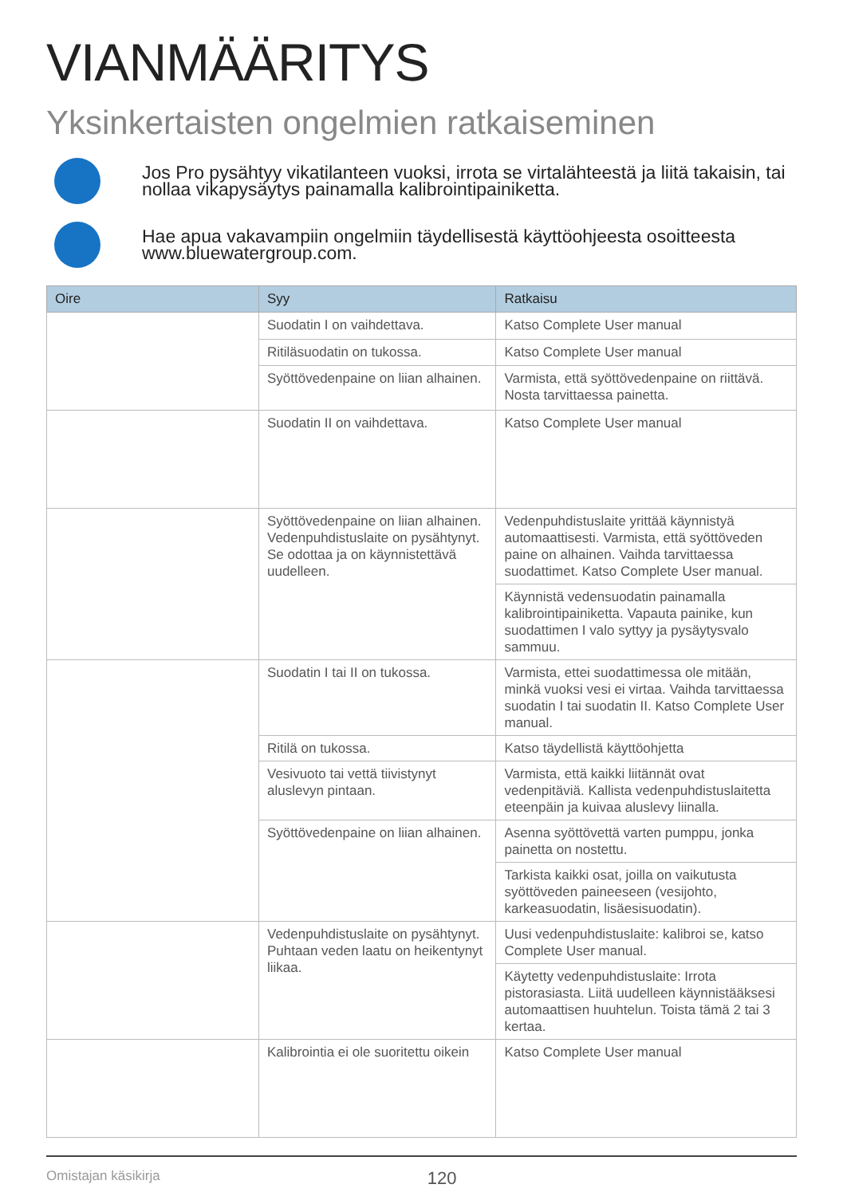VIANMÄÄRITYS
Yksinkertaisten ongelmien ratkaiseminen
Jos Pro pysähtyy vikatilanteen vuoksi, irrota se virtalähteestä ja liitä takaisin, tai nollaa vikapysäytys painamalla kalibrointipainiketta.
Hae apua vakavampiin ongelmiin täydellisestä käyttöohjeesta osoitteesta www.bluewatergroup.com.
| Oire | Syy | Ratkaisu |
| --- | --- | --- |
| | Suodatin I on vaihdettava. | Katso Complete User manual |
| | Ritiläsuodatin on tukossa. | Katso Complete User manual |
| | Syöttövedenpaine on liian alhainen. | Varmista, että syöttövedenpaine on riittävä. Nosta tarvittaessa painetta. |
| | Suodatin II on vaihdettava. | Katso Complete User manual |
| | Syöttövedenpaine on liian alhainen. Vedenpuhdistuslaite on pysähtynyt. Se odottaa ja on käynnistettävä uudelleen. | Vedenpuhdistuslaite yrittää käynnistyä automaattisesti. Varmista, että syöttöveden paine on alhainen. Vaihda tarvittaessa suodattimet. Katso Complete User manual. |
| | | Käynnistä vedensuodatin painamalla kalibrointipainiketta. Vapauta painike, kun suodattimen I valo syttyy ja pysäytysvalo sammuu. |
| | Suodatin I tai II on tukossa. | Varmista, ettei suodattimessa ole mitään, minkä vuoksi vesi ei virtaa. Vaihda tarvittaessa suodatin I tai suodatin II. Katso Complete User manual. |
| | Ritilä on tukossa. | Katso täydellistä käyttöohjetta |
| | Vesivuoto tai vettä tiivistynyt aluslevyn pintaan. | Varmista, että kaikki liitännät ovat vedenpitäviä. Kallista vedenpuhdistuslaitetta eteenpäin ja kuivaa aluslevy liinalla. |
| | Syöttövedenpaine on liian alhainen. | Asenna syöttövettä varten pumppu, jonka painetta on nostettu. |
| | | Tarkista kaikki osat, joilla on vaikutusta syöttöveden paineeseen (vesijohto, karkeasuodatin, lisäesisuodatin). |
| | Vedenpuhdistuslaite on pysähtynyt. Puhtaan veden laatu on heikentynyt liikaa. | Uusi vedenpuhdistuslaite: kalibroi se, katso Complete User manual. |
| | | Käytetty vedenpuhdistuslaite: Irrota pistorasiasta. Liitä uudelleen käynnistääksesi automaattisen huuhtelun. Toista tämä 2 tai 3 kertaa. |
| | Kalibrointia ei ole suoritettu oikein | Katso Complete User manual |
Omistajan käsikirja 120